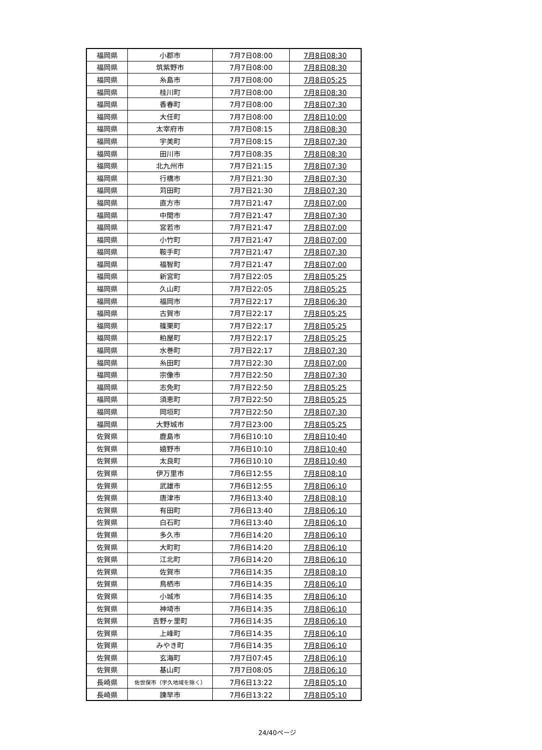| 福岡県 | 小郡市 | 7月7日08:00 | 7月8日08:30 |
| 福岡県 | 筑紫野市 | 7月7日08:00 | 7月8日08:30 |
| 福岡県 | 糸島市 | 7月7日08:00 | 7月8日05:25 |
| 福岡県 | 桂川町 | 7月7日08:00 | 7月8日08:30 |
| 福岡県 | 香春町 | 7月7日08:00 | 7月8日07:30 |
| 福岡県 | 大任町 | 7月7日08:00 | 7月8日10:00 |
| 福岡県 | 太宰府市 | 7月7日08:15 | 7月8日08:30 |
| 福岡県 | 宇美町 | 7月7日08:15 | 7月8日07:30 |
| 福岡県 | 田川市 | 7月7日08:35 | 7月8日08:30 |
| 福岡県 | 北九州市 | 7月7日21:15 | 7月8日07:30 |
| 福岡県 | 行橋市 | 7月7日21:30 | 7月8日07:30 |
| 福岡県 | 苅田町 | 7月7日21:30 | 7月8日07:30 |
| 福岡県 | 直方市 | 7月7日21:47 | 7月8日07:00 |
| 福岡県 | 中間市 | 7月7日21:47 | 7月8日07:30 |
| 福岡県 | 宮若市 | 7月7日21:47 | 7月8日07:00 |
| 福岡県 | 小竹町 | 7月7日21:47 | 7月8日07:00 |
| 福岡県 | 鞍手町 | 7月7日21:47 | 7月8日07:30 |
| 福岡県 | 福智町 | 7月7日21:47 | 7月8日07:00 |
| 福岡県 | 新宮町 | 7月7日22:05 | 7月8日05:25 |
| 福岡県 | 久山町 | 7月7日22:05 | 7月8日05:25 |
| 福岡県 | 福岡市 | 7月7日22:17 | 7月8日06:30 |
| 福岡県 | 古賀市 | 7月7日22:17 | 7月8日05:25 |
| 福岡県 | 篠栗町 | 7月7日22:17 | 7月8日05:25 |
| 福岡県 | 粕屋町 | 7月7日22:17 | 7月8日05:25 |
| 福岡県 | 水巻町 | 7月7日22:17 | 7月8日07:30 |
| 福岡県 | 糸田町 | 7月7日22:30 | 7月8日07:00 |
| 福岡県 | 宗像市 | 7月7日22:50 | 7月8日07:30 |
| 福岡県 | 志免町 | 7月7日22:50 | 7月8日05:25 |
| 福岡県 | 須恵町 | 7月7日22:50 | 7月8日05:25 |
| 福岡県 | 岡垣町 | 7月7日22:50 | 7月8日07:30 |
| 福岡県 | 大野城市 | 7月7日23:00 | 7月8日05:25 |
| 佐賀県 | 鹿島市 | 7月6日10:10 | 7月8日10:40 |
| 佐賀県 | 嬉野市 | 7月6日10:10 | 7月8日10:40 |
| 佐賀県 | 太良町 | 7月6日10:10 | 7月8日10:40 |
| 佐賀県 | 伊万里市 | 7月6日12:55 | 7月8日08:10 |
| 佐賀県 | 武雄市 | 7月6日12:55 | 7月8日06:10 |
| 佐賀県 | 唐津市 | 7月6日13:40 | 7月8日08:10 |
| 佐賀県 | 有田町 | 7月6日13:40 | 7月8日06:10 |
| 佐賀県 | 白石町 | 7月6日13:40 | 7月8日06:10 |
| 佐賀県 | 多久市 | 7月6日14:20 | 7月8日06:10 |
| 佐賀県 | 大町町 | 7月6日14:20 | 7月8日06:10 |
| 佐賀県 | 江北町 | 7月6日14:20 | 7月8日06:10 |
| 佐賀県 | 佐賀市 | 7月6日14:35 | 7月8日08:10 |
| 佐賀県 | 鳥栖市 | 7月6日14:35 | 7月8日06:10 |
| 佐賀県 | 小城市 | 7月6日14:35 | 7月8日06:10 |
| 佐賀県 | 神埼市 | 7月6日14:35 | 7月8日06:10 |
| 佐賀県 | 吉野ヶ里町 | 7月6日14:35 | 7月8日06:10 |
| 佐賀県 | 上峰町 | 7月6日14:35 | 7月8日06:10 |
| 佐賀県 | みやき町 | 7月6日14:35 | 7月8日06:10 |
| 佐賀県 | 玄海町 | 7月7日07:45 | 7月8日06:10 |
| 佐賀県 | 基山町 | 7月7日08:05 | 7月8日06:10 |
| 長崎県 | 佐世保市（宇久地域を除く） | 7月6日13:22 | 7月8日05:10 |
| 長崎県 | 諫早市 | 7月6日13:22 | 7月8日05:10 |
24/40ページ